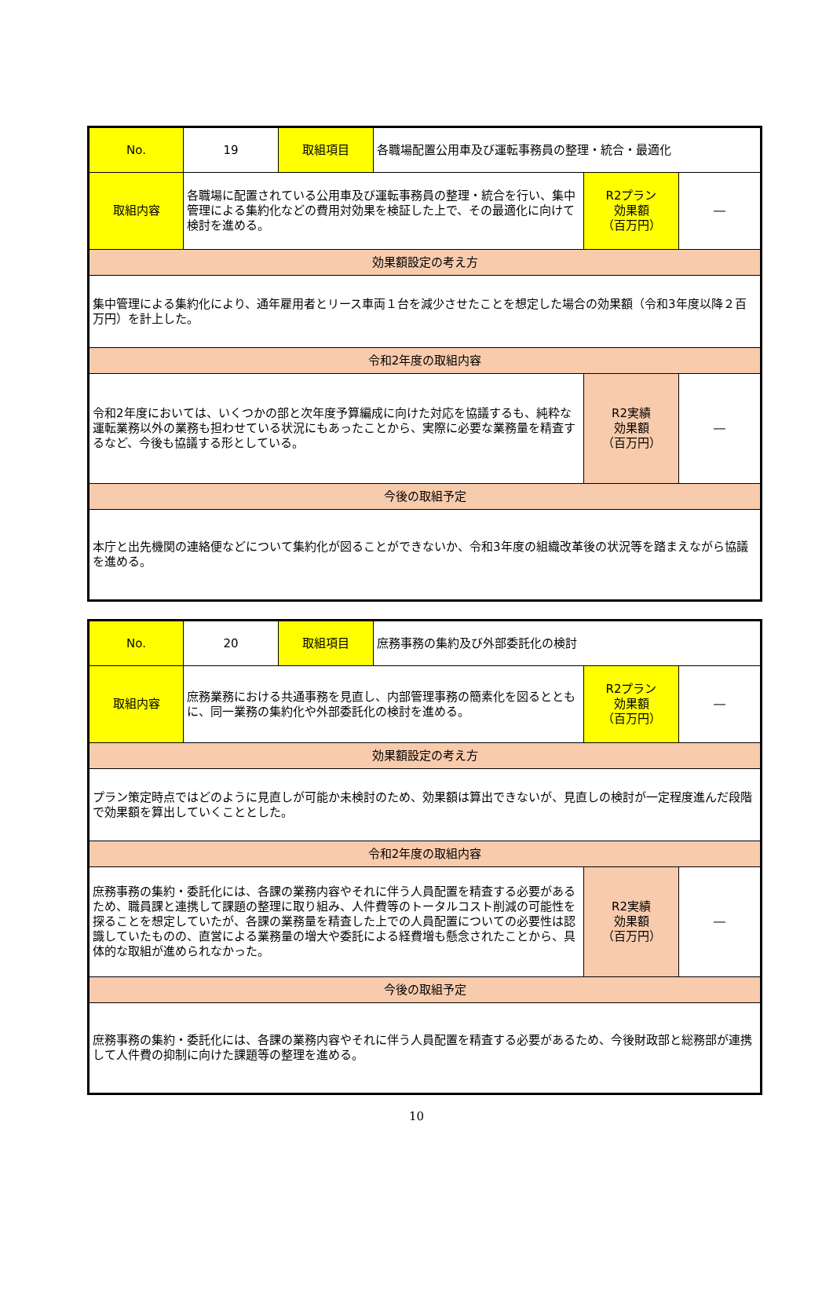| No. | 19 | 取組項目 | 各職場配置公用車及び運転事務員の整理・統合・最適化 | | |
| 取組内容 | 各職場に配置されている公用車及び運転事務員の整理・統合を行い、集中管理による集約化などの費用対効果を検証した上で、その最適化に向けて検討を進める。 | | | R2プラン 効果額 （百万円） | ― |
| 効果額設定の考え方 | | | | | |
| 集中管理による集約化により、通年雇用者とリース車両１台を減少させたことを想定した場合の効果額（令和3年度以降２百万円）を計上した。 | | | | | |
| 令和2年度の取組内容 | | | | | |
| 令和2年度においては、いくつかの部と次年度予算編成に向けた対応を協議するも、純粋な運転業務以外の業務も担わせている状況にもあったことから、実際に必要な業務量を精査するなど、今後も協議する形としている。 | | | | R2実績 効果額 （百万円） | ― |
| 今後の取組予定 | | | | | |
| 本庁と出先機関の連絡便などについて集約化が図ることができないか、令和3年度の組織改革後の状況等を踏まえながら協議を進める。 | | | | | |
| No. | 20 | 取組項目 | 庶務事務の集約及び外部委託化の検討 | | |
| 取組内容 | 庶務業務における共通事務を見直し、内部管理事務の簡素化を図るとともに、同一業務の集約化や外部委託化の検討を進める。 | | | R2プラン 効果額 （百万円） | ― |
| 効果額設定の考え方 | | | | | |
| プラン策定時点ではどのように見直しが可能か未検討のため、効果額は算出できないが、見直しの検討が一定程度進んだ段階で効果額を算出していくこととした。 | | | | | |
| 令和2年度の取組内容 | | | | | |
| 庶務事務の集約・委託化には、各課の業務内容やそれに伴う人員配置を精査する必要があるため、職員課と連携して課題の整理に取り組み、人件費等のトータルコスト削減の可能性を探ることを想定していたが、各課の業務量を精査した上での人員配置についての必要性は認識していたものの、直営による業務量の増大や委託による経費増も懸念されたことから、具体的な取組が進められなかった。 | | | | R2実績 効果額 （百万円） | ― |
| 今後の取組予定 | | | | | |
| 庶務事務の集約・委託化には、各課の業務内容やそれに伴う人員配置を精査する必要があるため、今後財政部と総務部が連携して人件費の抑制に向けた課題等の整理を進める。 | | | | | |
10